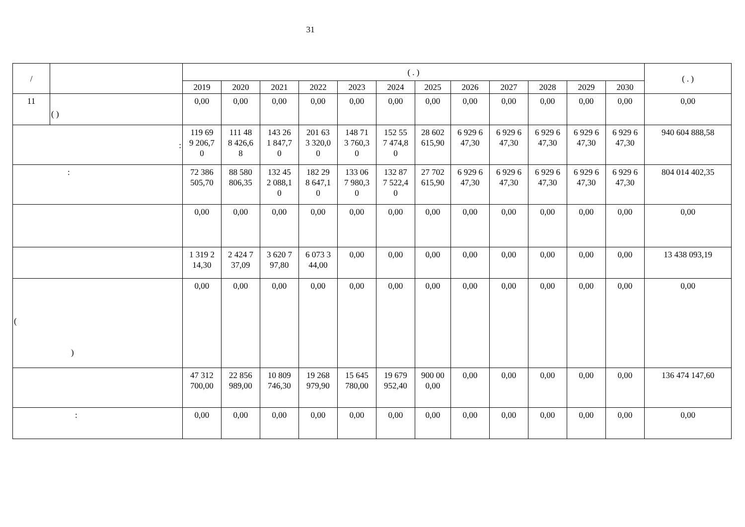31
| / | | ( . ) | | | | | | | | | | | | ( . ) |
| --- | --- | --- | --- | --- | --- | --- | --- | --- | --- | --- | --- | --- | --- | --- |
| | | 2019 | 2020 | 2021 | 2022 | 2023 | 2024 | 2025 | 2026 | 2027 | 2028 | 2029 | 2030 | |
| 11 | ( ) | 0,00 | 0,00 | 0,00 | 0,00 | 0,00 | 0,00 | 0,00 | 0,00 | 0,00 | 0,00 | 0,00 | 0,00 | 0,00 |
| : | | 119 69 9 206,7 0 | 111 48 8 426,6 8 | 143 26 1 847,7 0 | 201 63 3 320,0 0 | 148 71 3 760,3 0 | 152 55 7 474,8 0 | 28 602 615,90 | 6 929 6 47,30 | 6 929 6 47,30 | 6 929 6 47,30 | 6 929 6 47,30 | 6 929 6 47,30 | 940 604 888,58 |
| : | | 72 386 505,70 | 88 580 806,35 | 132 45 2 088,1 0 | 182 29 8 647,1 0 | 133 06 7 980,3 0 | 132 87 7 522,4 0 | 27 702 615,90 | 6 929 6 47,30 | 6 929 6 47,30 | 6 929 6 47,30 | 6 929 6 47,30 | 6 929 6 47,30 | 804 014 402,35 |
| | | 0,00 | 0,00 | 0,00 | 0,00 | 0,00 | 0,00 | 0,00 | 0,00 | 0,00 | 0,00 | 0,00 | 0,00 | 0,00 |
| | | 1 319 2 14,30 | 2 424 7 37,09 | 3 620 7 97,80 | 6 073 3 44,00 | 0,00 | 0,00 | 0,00 | 0,00 | 0,00 | 0,00 | 0,00 | 0,00 | 13 438 093,19 |
| ( ) | | 0,00 | 0,00 | 0,00 | 0,00 | 0,00 | 0,00 | 0,00 | 0,00 | 0,00 | 0,00 | 0,00 | 0,00 | 0,00 |
| | | 47 312 700,00 | 22 856 989,00 | 10 809 746,30 | 19 268 979,90 | 15 645 780,00 | 19 679 952,40 | 900 00 0,00 | 0,00 | 0,00 | 0,00 | 0,00 | 0,00 | 136 474 147,60 |
| : | | 0,00 | 0,00 | 0,00 | 0,00 | 0,00 | 0,00 | 0,00 | 0,00 | 0,00 | 0,00 | 0,00 | 0,00 | 0,00 |